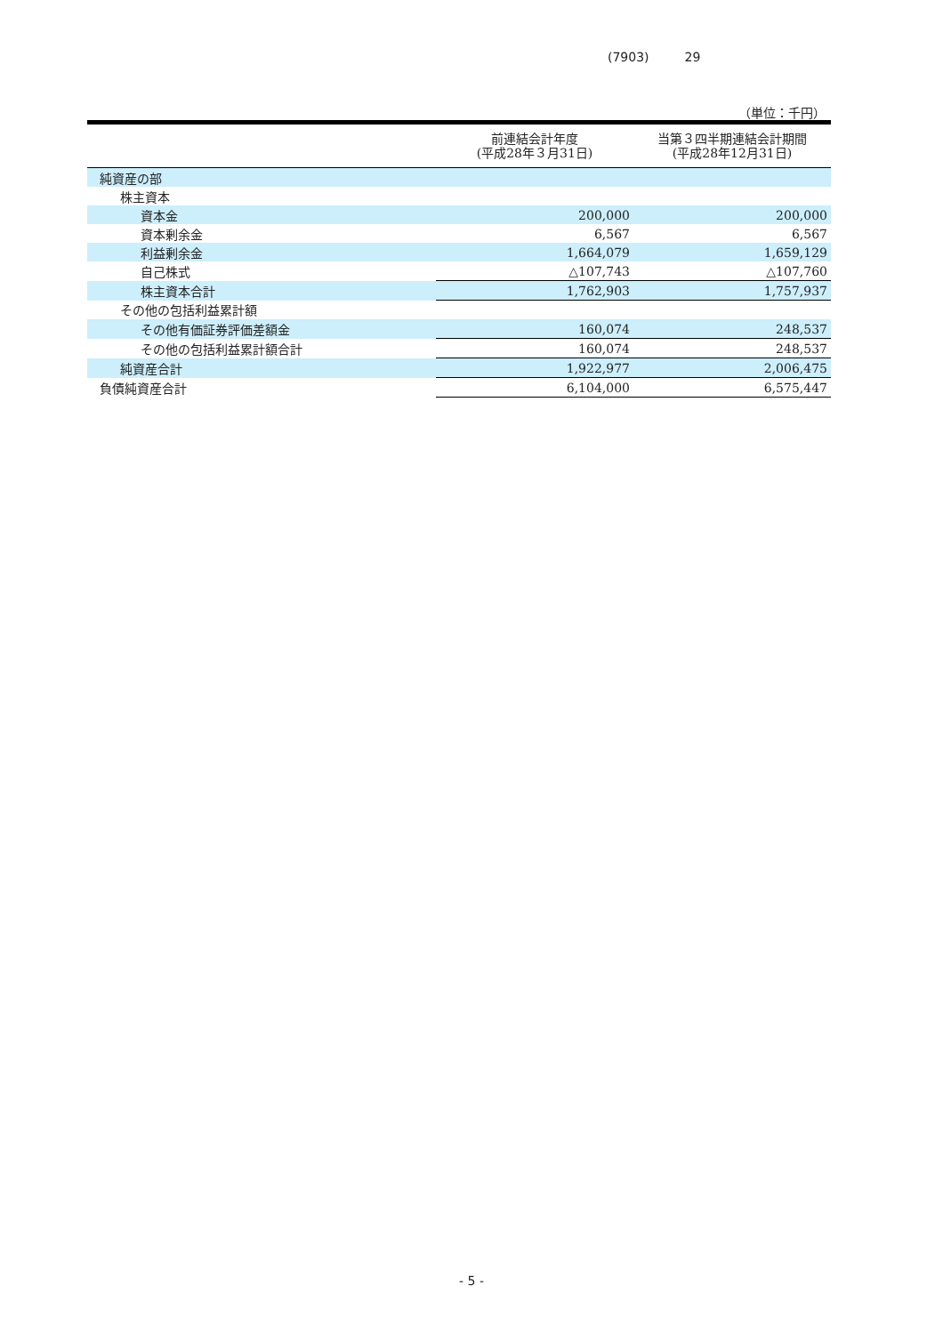(7903) 29
（単位：千円）
| | 前連結会計年度 (平成28年３月31日) | 当第３四半期連結会計期間 (平成28年12月31日) |
| --- | --- | --- |
| 純資産の部 | | |
| 株主資本 | | |
| 資本金 | 200,000 | 200,000 |
| 資本剰余金 | 6,567 | 6,567 |
| 利益剰余金 | 1,664,079 | 1,659,129 |
| 自己株式 | △107,743 | △107,760 |
| 株主資本合計 | 1,762,903 | 1,757,937 |
| その他の包括利益累計額 | | |
| その他有価証券評価差額金 | 160,074 | 248,537 |
| その他の包括利益累計額合計 | 160,074 | 248,537 |
| 純資産合計 | 1,922,977 | 2,006,475 |
| 負債純資産合計 | 6,104,000 | 6,575,447 |
- 5 -